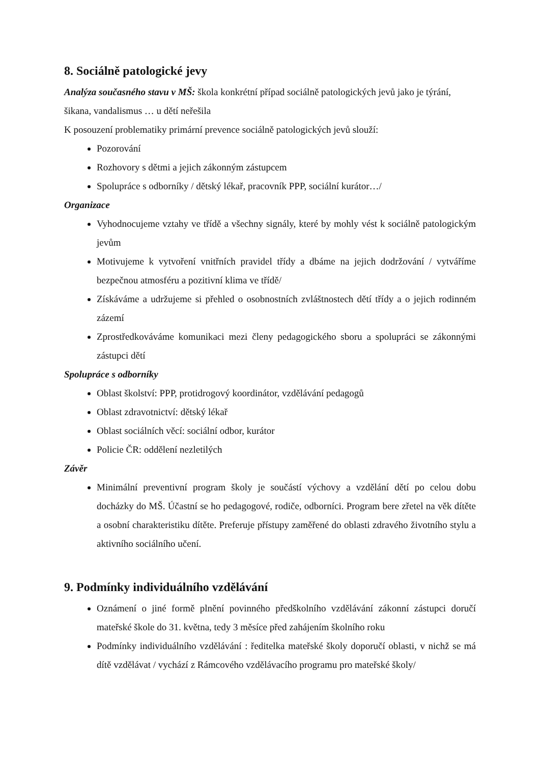8. Sociálně patologické jevy
Analýza současného stavu v MŠ: škola konkrétní případ sociálně patologických jevů jako je týrání, šikana, vandalismus … u dětí neřešila
K posouzení problematiky primární prevence sociálně patologických jevů slouží:
Pozorování
Rozhovory s dětmi a jejich zákonným zástupcem
Spolupráce s odborníky / dětský lékař, pracovník PPP, sociální kurátor…/
Organizace
Vyhodnocujeme vztahy ve třídě a všechny signály, které by mohly vést k sociálně patologickým jevům
Motivujeme k vytvoření vnitřních pravidel třídy a dbáme na jejich dodržování / vytváříme bezpečnou atmosféru a pozitivní klima ve třídě/
Získáváme a udržujeme si přehled o osobnostních zvláštnostech dětí třídy a o jejich rodinném zázemí
Zprostředkováváme komunikaci mezi členy pedagogického sboru a spolupráci se zákonnými zástupci dětí
Spolupráce s odborníky
Oblast školství: PPP, protidrogový koordinátor, vzdělávání pedagogů
Oblast zdravotnictví: dětský lékař
Oblast sociálních věcí: sociální odbor, kurátor
Policie ČR: oddělení nezletilých
Závěr
Minimální preventivní program školy je součástí výchovy a vzdělání dětí po celou dobu docházky do MŠ. Účastní se ho pedagogové, rodiče, odborníci. Program bere zřetel na věk dítěte a osobní charakteristiku dítěte. Preferuje přístupy zaměřené do oblasti zdravého životního stylu a aktivního sociálního učení.
9. Podmínky individuálního vzdělávání
Oznámení o jiné formě plnění povinného předškolního vzdělávání zákonní zástupci doručí mateřské škole do 31. května, tedy 3 měsíce před zahájením školního roku
Podmínky individuálního vzdělávání : ředitelka mateřské školy doporučí oblasti, v nichž se má dítě vzdělávat / vychází z Rámcového vzdělávacího programu pro mateřské školy/